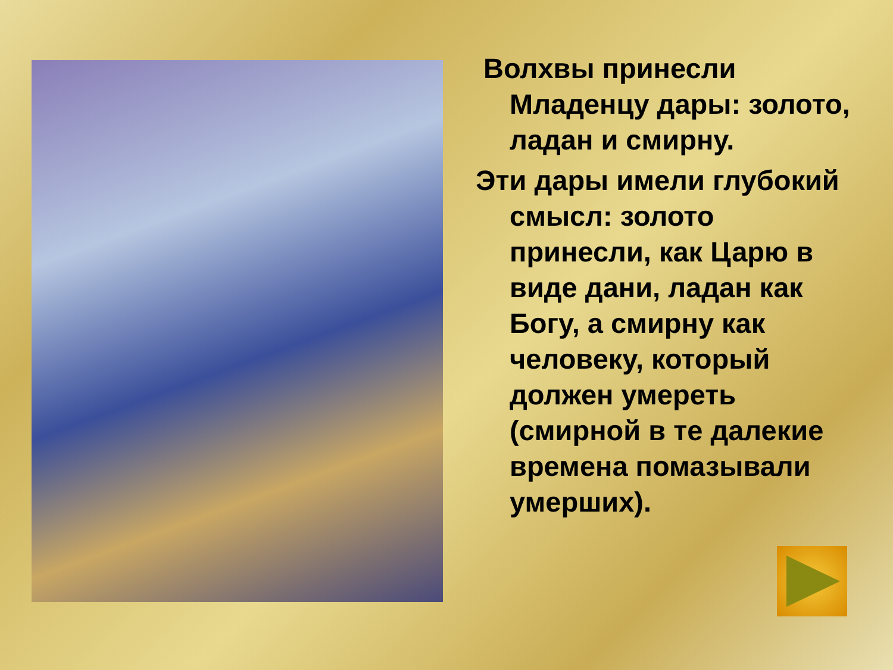Волхвы принесли Младенцу дары: золото, ладан и смирну.
Эти дары имели глубокий смысл: золото принесли, как Царю в виде дани, ладан как Богу, а смирну как человеку, который должен умереть (смирной в те далекие времена помазывали умерших).